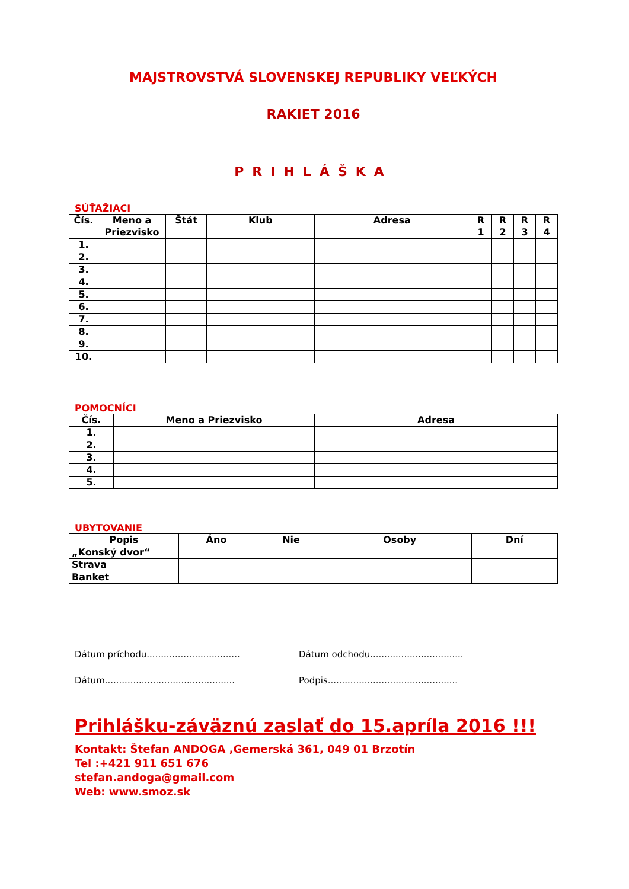MAJSTROVSTVÁ SLOVENSKEJ REPUBLIKY VEĽKÝCH
RAKIET 2016
PRIHLÁŠKA
SÚŤAŽIACI
| Čís. | Meno a Priezvisko | Štát | Klub | Adresa | R 1 | R 2 | R 3 | R 4 |
| --- | --- | --- | --- | --- | --- | --- | --- | --- |
| 1. | | | | | | | | |
| 2. | | | | | | | | |
| 3. | | | | | | | | |
| 4. | | | | | | | | |
| 5. | | | | | | | | |
| 6. | | | | | | | | |
| 7. | | | | | | | | |
| 8. | | | | | | | | |
| 9. | | | | | | | | |
| 10. | | | | | | | | |
POMOCNÍCI
| Čís. | Meno a Priezvisko | Adresa |
| --- | --- | --- |
| 1. | | |
| 2. | | |
| 3. | | |
| 4. | | |
| 5. | | |
UBYTOVANIE
| Popis | Áno | Nie | Osoby | Dní |
| --- | --- | --- | --- | --- |
| „Konský dvor“ | | | | |
| Strava | | | | |
| Banket | | | | |
Dátum príchodu.................................
Dátum odchodu.................................
Dátum..............................................
Podpis..............................................
Prihlášku-záväznú zaslať do 15.apríla 2016 !!!
Kontakt: Štefan ANDOGA ,Gemerská 361, 049 01 Brzotín
Tel :+421 911 651 676
stefan.andoga@gmail.com
Web: www.smoz.sk